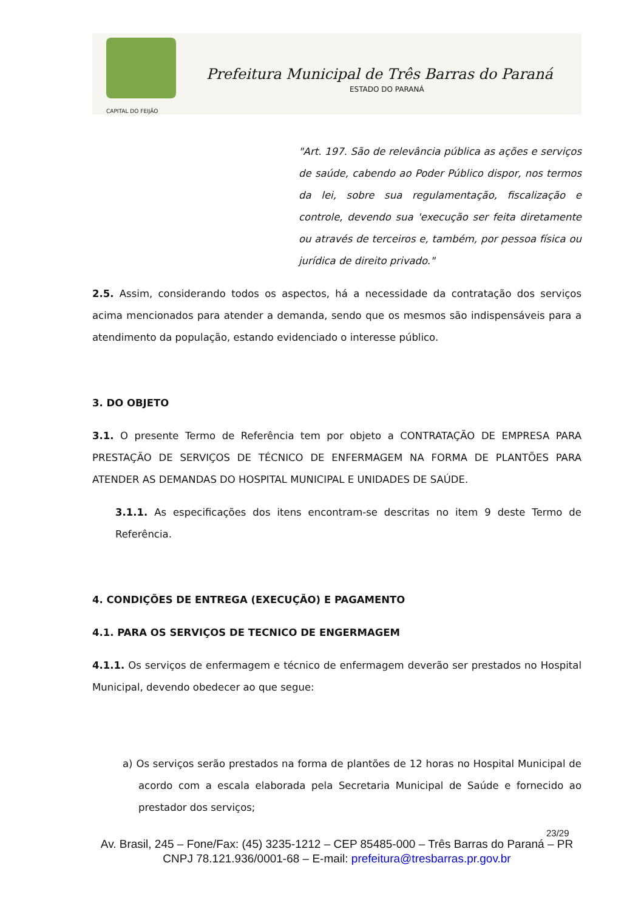Prefeitura Municipal de Três Barras do Paraná
ESTADO DO PARANÁ
CAPITAL DO FEIJÃO
"Art. 197. São de relevância pública as ações e serviços de saúde, cabendo ao Poder Público dispor, nos termos da lei, sobre sua regulamentação, fiscalização e controle, devendo sua 'execução ser feita diretamente ou através de terceiros e, também, por pessoa física ou jurídica de direito privado."
2.5. Assim, considerando todos os aspectos, há a necessidade da contratação dos serviços acima mencionados para atender a demanda, sendo que os mesmos são indispensáveis para a atendimento da população, estando evidenciado o interesse público.
3. DO OBJETO
3.1. O presente Termo de Referência tem por objeto a CONTRATAÇÃO DE EMPRESA PARA PRESTAÇÃO DE SERVIÇOS DE TÉCNICO DE ENFERMAGEM NA FORMA DE PLANTÕES PARA ATENDER AS DEMANDAS DO HOSPITAL MUNICIPAL E UNIDADES DE SAÚDE.
3.1.1. As especificações dos itens encontram-se descritas no item 9 deste Termo de Referência.
4. CONDIÇÕES DE ENTREGA (EXECUÇÃO) E PAGAMENTO
4.1. PARA OS SERVIÇOS DE TECNICO DE ENGERMAGEM
4.1.1. Os serviços de enfermagem e técnico de enfermagem deverão ser prestados no Hospital Municipal, devendo obedecer ao que segue:
a) Os serviços serão prestados na forma de plantões de 12 horas no Hospital Municipal de acordo com a escala elaborada pela Secretaria Municipal de Saúde e fornecido ao prestador dos serviços;
23/29
Av. Brasil, 245 – Fone/Fax: (45) 3235-1212 – CEP 85485-000 – Três Barras do Paraná – PR
CNPJ 78.121.936/0001-68 – E-mail: prefeitura@tresbarras.pr.gov.br